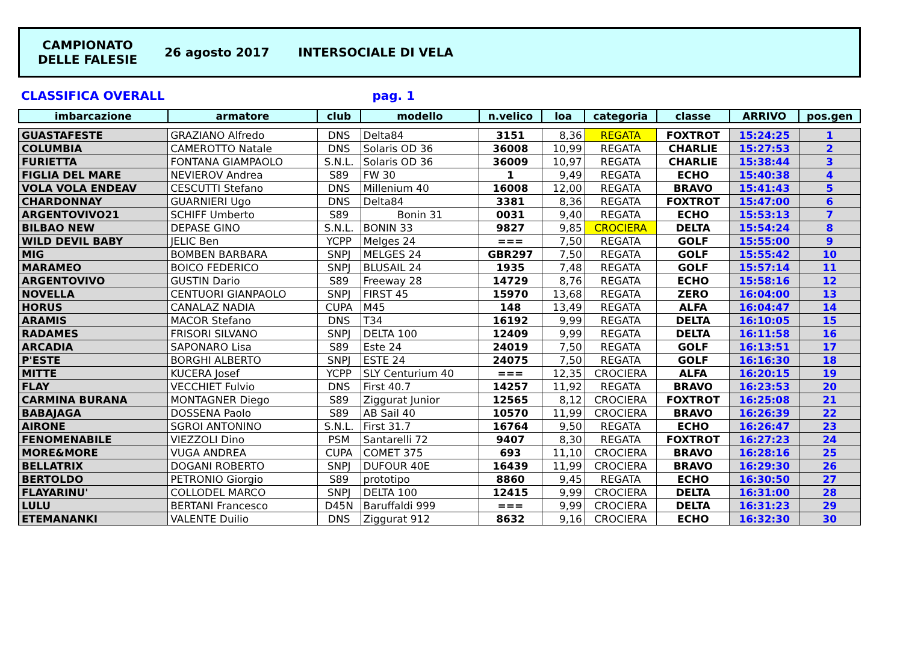CAMPIONATO
DELLE FALESIE
26 agosto 2017 INTERSOCIALE DI VELA
CLASSIFICA OVERALL pag. 1
| imbarcazione | armatore | club | modello | n.velico | loa | categoria | classe | ARRIVO | pos.gen |
| --- | --- | --- | --- | --- | --- | --- | --- | --- | --- |
| GUASTAFESTE | GRAZIANO Alfredo | DNS | Delta84 | 3151 | 8,36 | REGATA | FOXTROT | 15:24:25 | 1 |
| COLUMBIA | CAMEROTTO Natale | DNS | Solaris OD 36 | 36008 | 10,99 | REGATA | CHARLIE | 15:27:53 | 2 |
| FURIETTA | FONTANA GIAMPAOLO | S.N.L. | Solaris OD 36 | 36009 | 10,97 | REGATA | CHARLIE | 15:38:44 | 3 |
| FIGLIA DEL MARE | NEVIEROV Andrea | S89 | FW 30 | 1 | 9,49 | REGATA | ECHO | 15:40:38 | 4 |
| VOLA VOLA ENDEAV | CESCUTTI Stefano | DNS | Millenium 40 | 16008 | 12,00 | REGATA | BRAVO | 15:41:43 | 5 |
| CHARDONNAY | GUARNIERI Ugo | DNS | Delta84 | 3381 | 8,36 | REGATA | FOXTROT | 15:47:00 | 6 |
| ARGENTOVIVO21 | SCHIFF Umberto | S89 | Bonin 31 | 0031 | 9,40 | REGATA | ECHO | 15:53:13 | 7 |
| BILBAO NEW | DEPASE GINO | S.N.L. | BONIN 33 | 9827 | 9,85 | CROCIERA | DELTA | 15:54:24 | 8 |
| WILD DEVIL BABY | JELIC Ben | YCPP | Melges 24 | === | 7,50 | REGATA | GOLF | 15:55:00 | 9 |
| MIG | BOMBEN BARBARA | SNPJ | MELGES 24 | GBR297 | 7,50 | REGATA | GOLF | 15:55:42 | 10 |
| MARAMEO | BOICO FEDERICO | SNPJ | BLUSAIL 24 | 1935 | 7,48 | REGATA | GOLF | 15:57:14 | 11 |
| ARGENTOVIVO | GUSTIN Dario | S89 | Freeway 28 | 14729 | 8,76 | REGATA | ECHO | 15:58:16 | 12 |
| NOVELLA | CENTUORI GIANPAOLO | SNPJ | FIRST 45 | 15970 | 13,68 | REGATA | ZERO | 16:04:00 | 13 |
| HORUS | CANALAZ NADIA | CUPA | M45 | 148 | 13,49 | REGATA | ALFA | 16:04:47 | 14 |
| ARAMIS | MACOR Stefano | DNS | T34 | 16192 | 9,99 | REGATA | DELTA | 16:10:05 | 15 |
| RADAMES | FRISORI SILVANO | SNPJ | DELTA 100 | 12409 | 9,99 | REGATA | DELTA | 16:11:58 | 16 |
| ARCADIA | SAPONARO Lisa | S89 | Este 24 | 24019 | 7,50 | REGATA | GOLF | 16:13:51 | 17 |
| P'ESTE | BORGHI ALBERTO | SNPJ | ESTE 24 | 24075 | 7,50 | REGATA | GOLF | 16:16:30 | 18 |
| MITTE | KUCERA Josef | YCPP | SLY Centurium 40 | === | 12,35 | CROCIERA | ALFA | 16:20:15 | 19 |
| FLAY | VECCHIET Fulvio | DNS | First 40.7 | 14257 | 11,92 | REGATA | BRAVO | 16:23:53 | 20 |
| CARMINA BURANA | MONTAGNER Diego | S89 | Ziggurat Junior | 12565 | 8,12 | CROCIERA | FOXTROT | 16:25:08 | 21 |
| BABAJAGA | DOSSENA Paolo | S89 | AB Sail 40 | 10570 | 11,99 | CROCIERA | BRAVO | 16:26:39 | 22 |
| AIRONE | SGROI ANTONINO | S.N.L. | First 31.7 | 16764 | 9,50 | REGATA | ECHO | 16:26:47 | 23 |
| FENOMENABILE | VIEZZOLI Dino | PSM | Santarelli 72 | 9407 | 8,30 | REGATA | FOXTROT | 16:27:23 | 24 |
| MORE&MORE | VUGA ANDREA | CUPA | COMET 375 | 693 | 11,10 | CROCIERA | BRAVO | 16:28:16 | 25 |
| BELLATRIX | DOGANI ROBERTO | SNPJ | DUFOUR 40E | 16439 | 11,99 | CROCIERA | BRAVO | 16:29:30 | 26 |
| BERTOLDO | PETRONIO Giorgio | S89 | prototipo | 8860 | 9,45 | REGATA | ECHO | 16:30:50 | 27 |
| FLAYARINU' | COLLODEL MARCO | SNPJ | DELTA 100 | 12415 | 9,99 | CROCIERA | DELTA | 16:31:00 | 28 |
| LULU | BERTANI Francesco | D45N | Baruffaldi 999 | === | 9,99 | CROCIERA | DELTA | 16:31:23 | 29 |
| ETEMANANKI | VALENTE Duilio | DNS | Ziggurat 912 | 8632 | 9,16 | CROCIERA | ECHO | 16:32:30 | 30 |